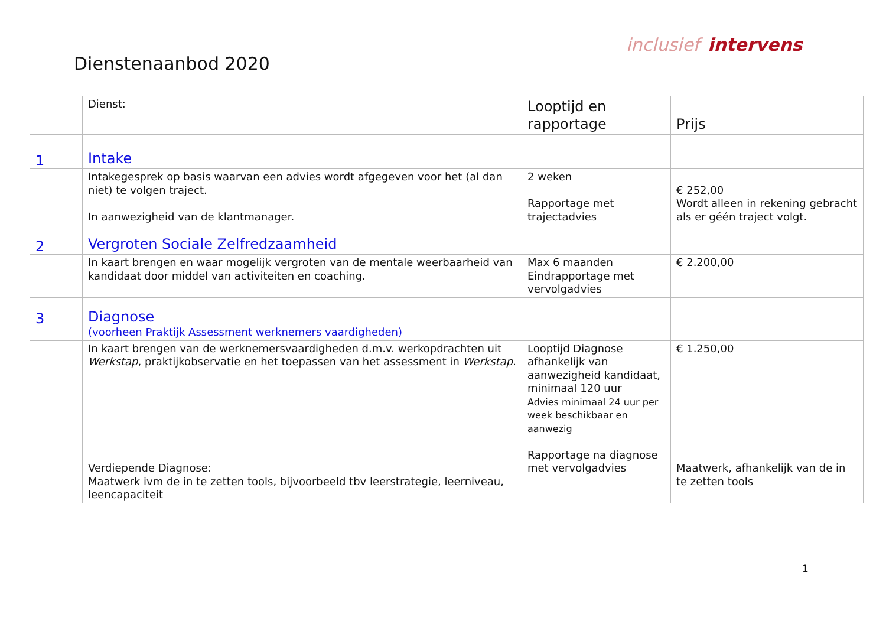inclusief intervens
Dienstenaanbod 2020
| | Dienst: | Looptijd en rapportage | Prijs |
| 1 | Intake | | |
| | Intakegesprek op basis waarvan een advies wordt afgegeven voor het (al dan niet) te volgen traject. In aanwezigheid van de klantmanager. | 2 weken Rapportage met trajectadvies | € 252,00 Wordt alleen in rekening gebracht als er géén traject volgt. |
| 2 | Vergroten Sociale Zelfredzaamheid | | |
| | In kaart brengen en waar mogelijk vergroten van de mentale weerbaarheid van kandidaat door middel van activiteiten en coaching. | Max 6 maanden Eindrapportage met vervolgadvies | € 2.200,00 |
| 3 | Diagnose (voorheen Praktijk Assessment werknemers vaardigheden) | | |
| | In kaart brengen van de werknemersvaardigheden d.m.v. werkopdrachten uit Werkstap , praktijkobservatie en het toepassen van het assessment in Werkstap . Verdiepende Diagnose: Maatwerk ivm de in te zetten tools, bijvoorbeeld tbv leerstrategie, leerniveau, leencapaciteit | Looptijd Diagnose afhankelijk van aanwezigheid kandidaat, minimaal 120 uur Advies minimaal 24 uur per week beschikbaar en aanwezig Rapportage na diagnose met vervolgadvies | € 1.250,00 Maatwerk, afhankelijk van de in te zetten tools |
1